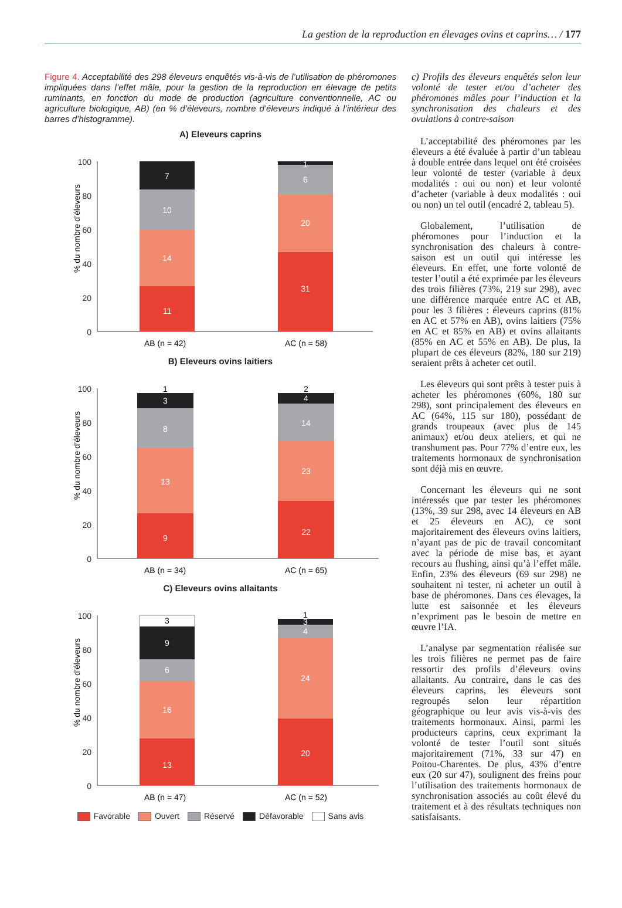La gestion de la reproduction en élevages ovins et caprins… / 177
Figure 4. Acceptabilité des 298 éleveurs enquêtés vis-à-vis de l’utilisation de phéromones impliquées dans l’effet mâle, pour la gestion de la reproduction en élevage de petits ruminants, en fonction du mode de production (agriculture conventionnelle, AC ou agriculture biologique, AB) (en % d’éleveurs, nombre d’éleveurs indiqué à l’intérieur des barres d’histogramme).
A) Eleveurs caprins
% du nombre d’éleveurs
100
80
60
40
20
0
11
14
10
7
31
20
6
1
AB (n = 42)
AC (n = 58)
B) Eleveurs ovins laitiers
% du nombre d’éleveurs
100
80
60
40
20
0
9
13
8
3
22
23
14
4
1
2
AB (n = 34)
AC (n = 65)
C) Eleveurs ovins allaitants
% du nombre d’éleveurs
100
80
60
40
20
0
13
16
6
9
20
24
4
3
3
1
AB (n = 47)
AC (n = 52)
Favorable Ouvert Réservé Défavorable Sans avis
c) Profils des éleveurs enquêtés selon leur volonté de tester et/ou d’acheter des phéromones mâles pour l’induction et la synchronisation des chaleurs et des ovulations à contre-saison
L’acceptabilité des phéromones par les éleveurs a été évaluée à partir d’un tableau à double entrée dans lequel ont été croisées leur volonté de tester (variable à deux modalités : oui ou non) et leur volonté d’acheter (variable à deux modalités : oui ou non) un tel outil (encadré 2, tableau 5).
Globalement, l’utilisation de phéromones pour l’induction et la synchronisation des chaleurs à contre-saison est un outil qui intéresse les éleveurs. En effet, une forte volonté de tester l’outil a été exprimée par les éleveurs des trois filières (73%, 219 sur 298), avec une différence marquée entre AC et AB, pour les 3 filières : éleveurs caprins (81% en AC et 57% en AB), ovins laitiers (75% en AC et 85% en AB) et ovins allaitants (85% en AC et 55% en AB). De plus, la plupart de ces éleveurs (82%, 180 sur 219) seraient prêts à acheter cet outil.
Les éleveurs qui sont prêts à tester puis à acheter les phéromones (60%, 180 sur 298), sont principalement des éleveurs en AC (64%, 115 sur 180), possédant de grands troupeaux (avec plus de 145 animaux) et/ou deux ateliers, et qui ne transhument pas. Pour 77% d’entre eux, les traitements hormonaux de synchronisation sont déjà mis en œuvre.
Concernant les éleveurs qui ne sont intéressés que par tester les phéromones (13%, 39 sur 298, avec 14 éleveurs en AB et 25 éleveurs en AC), ce sont majoritairement des éleveurs ovins laitiers, n’ayant pas de pic de travail concomitant avec la période de mise bas, et ayant recours au flushing, ainsi qu’à l’effet mâle. Enfin, 23% des éleveurs (69 sur 298) ne souhaitent ni tester, ni acheter un outil à base de phéromones. Dans ces élevages, la lutte est saisonnée et les éleveurs n’expriment pas le besoin de mettre en œuvre l’IA.
L’analyse par segmentation réalisée sur les trois filières ne permet pas de faire ressortir des profils d’éleveurs ovins allaitants. Au contraire, dans le cas des éleveurs caprins, les éleveurs sont regroupés selon leur répartition géographique ou leur avis vis-à-vis des traitements hormonaux. Ainsi, parmi les producteurs caprins, ceux exprimant la volonté de tester l’outil sont situés majoritairement (71%, 33 sur 47) en Poitou-Charentes. De plus, 43% d’entre eux (20 sur 47), soulignent des freins pour l’utilisation des traitements hormonaux de synchronisation associés au coût élevé du traitement et à des résultats techniques non satisfaisants.